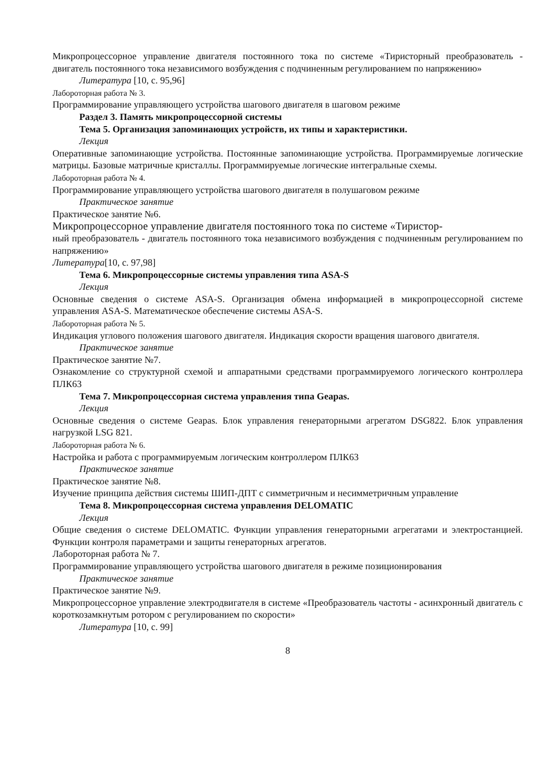Микропроцессорное управление двигателя постоянного тока по системе «Тиристорный преобразователь - двигатель постоянного тока независимого возбуждения с подчиненным регулированием по напряжению»
Литература [10, с. 95,96]
Лабороторная работа № 3.
Программирование управляющего устройства шагового двигателя в шаговом режиме
Раздел 3. Память микропроцессорной системы
Тема 5. Организация запоминающих устройств, их типы и характеристики.
Лекция
Оперативные запоминающие устройства. Постоянные запоминающие устройства. Программируемые логические матрицы. Базовые матричные кристаллы. Программируемые логические интегральные схемы.
Лабороторная работа № 4.
Программирование управляющего устройства шагового двигателя в полушаговом режиме
Практическое занятие
Практическое занятие №6.
Микропроцессорное управление двигателя постоянного тока по системе «Тиристор-
ный преобразователь - двигатель постоянного тока независимого возбуждения с подчиненным регулированием по напряжению»
Литература[10, с. 97,98]
Тема 6. Микропроцессорные системы управления типа ASA-S
Лекция
Основные сведения о системе ASA-S. Организация обмена информацией в микропроцессорной системе управления ASA-S. Математическое обеспечение системы ASA-S.
Лабороторная работа № 5.
Индикация углового положения шагового двигателя. Индикация скорости вращения шагового двигателя.
Практическое занятие
Практическое занятие №7.
Ознакомление со структурной схемой и аппаратными средствами программируемого логического контроллера ПЛК63
Тема 7. Микропроцессорная система управления типа Geapas.
Лекция
Основные сведения о системе Geapas. Блок управления генераторными агрегатом DSG822. Блок управления нагрузкой LSG 821.
Лабороторная работа № 6.
Настройка и работа с программируемым логическим контроллером ПЛК63
Практическое занятие
Практическое занятие №8.
Изучение принципа действия системы ШИП-ДПТ с симметричным и несимметричным управление
Тема 8. Микропроцессорная система управления DELOMATIC
Лекция
Общие сведения о системе DELOMATIC. Функции управления генераторными агрегатами и электростанцией. Функции контроля параметрами и защиты генераторных агрегатов.
Лабороторная работа № 7.
Программирование управляющего устройства шагового двигателя в режиме позиционирования
Практическое занятие
Практическое занятие №9.
Микропроцессорное управление электродвигателя в системе «Преобразователь частоты - асинхронный двигатель с короткозамкнутым ротором с регулированием по скорости»
Литература [10, с. 99]
8